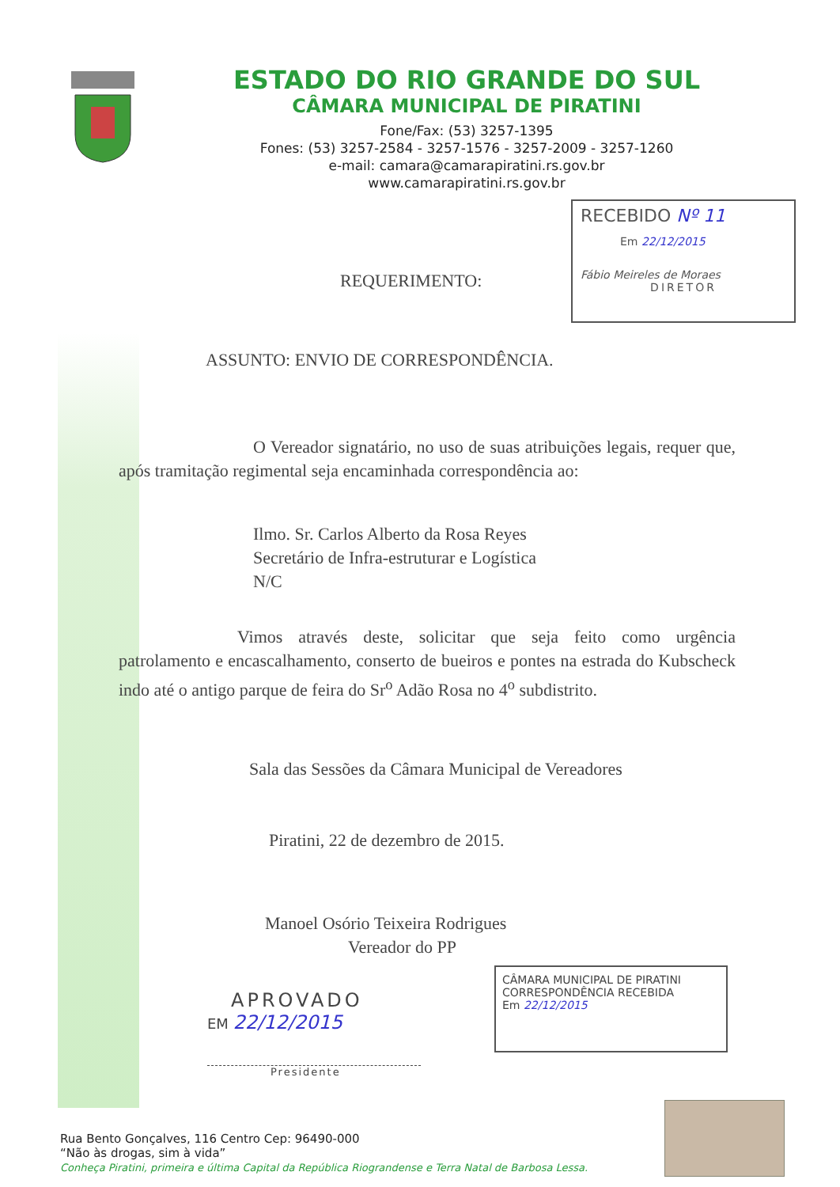ESTADO DO RIO GRANDE DO SUL
CÂMARA MUNICIPAL DE PIRATINI
Fone/Fax: (53) 3257-1395
Fones: (53) 3257-2584 - 3257-1576 - 3257-2009 - 3257-1260
e-mail: camara@camarapiratini.rs.gov.br
www.camarapiratini.rs.gov.br
RECEBIDO Nº 11
Em 22/12/2015
Fábio Meireles de Moraes
DIRETOR
REQUERIMENTO:
ASSUNTO: ENVIO DE CORRESPONDÊNCIA.
O Vereador signatário, no uso de suas atribuições legais, requer que, após tramitação regimental seja encaminhada correspondência ao:
Ilmo. Sr. Carlos Alberto da Rosa Reyes
Secretário de Infra-estruturar e Logística
N/C
Vimos através deste, solicitar que seja feito como urgência patrolamento e encascalhamento, conserto de bueiros e pontes na estrada do Kubscheck indo até o antigo parque de feira do Sr<sup>o</sup> Adão Rosa no 4<sup>o</sup> subdistrito.
Sala das Sessões da Câmara Municipal de Vereadores
Piratini, 22 de dezembro de 2015.
Manoel Osório Teixeira Rodrigues
Vereador do PP
CÂMARA MUNICIPAL DE PIRATINI
CORRESPONDÊNCIA RECEBIDA
Em 22/12/2015
APROVADO
EM 22/12/2015
Presidente
Rua Bento Gonçalves, 116 Centro Cep: 96490-000
“Não às drogas, sim à vida”
Conheça Piratini, primeira e última Capital da República Riograndense e Terra Natal de Barbosa Lessa.